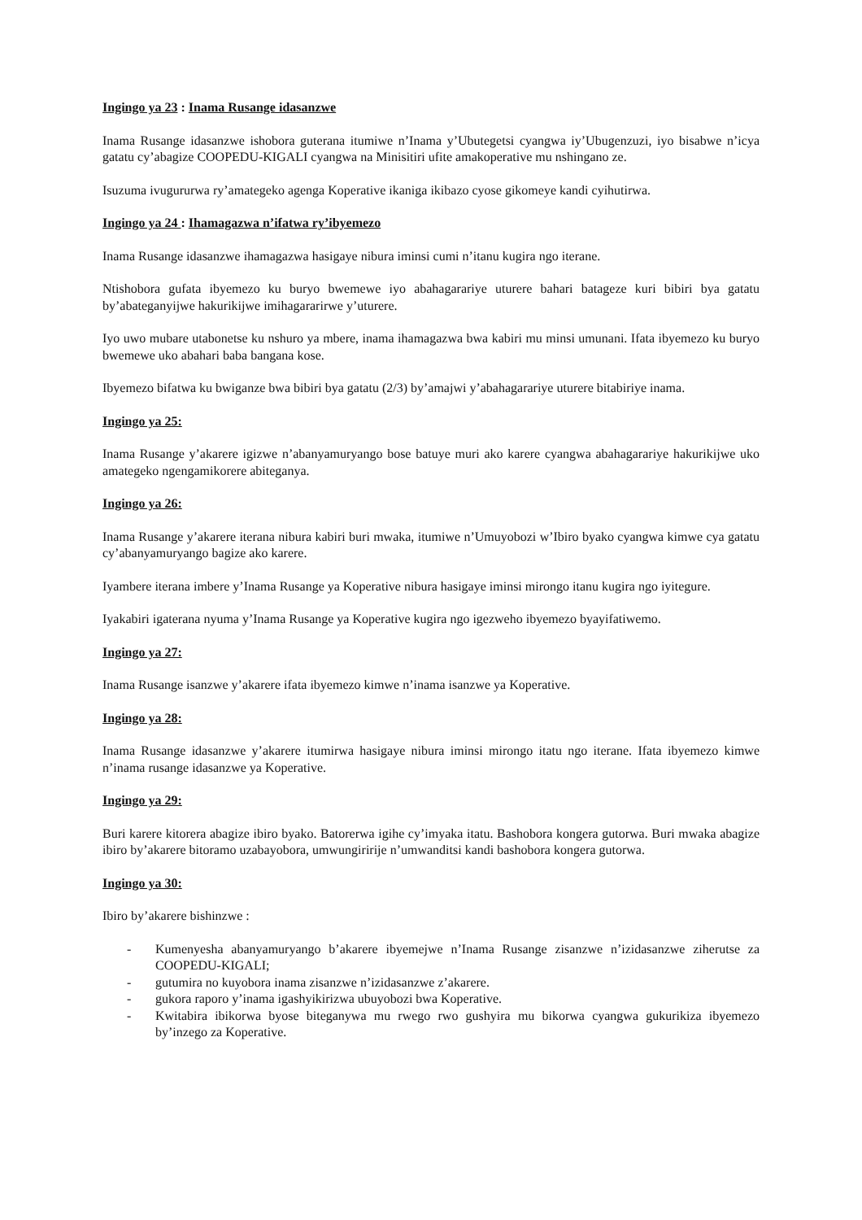Ingingo ya 23 : Inama Rusange idasanzwe
Inama Rusange idasanzwe ishobora guterana itumiwe n’Inama y’Ubutegetsi cyangwa iy’Ubugenzuzi, iyo bisabwe n’icya gatatu cy’abagize COOPEDU-KIGALI cyangwa na Minisitiri ufite amakoperative mu nshingano ze.
Isuzuma ivugururwa ry’amategeko agenga Koperative ikaniga ikibazo cyose gikomeye kandi cyihutirwa.
Ingingo ya 24 : Ihamagazwa n’ifatwa ry’ibyemezo
Inama Rusange idasanzwe ihamagazwa hasigaye nibura iminsi cumi n’itanu kugira ngo iterane.
Ntishobora gufata ibyemezo ku buryo bwemewe iyo abahagarariye uturere bahari batageze kuri bibiri bya gatatu by’abateganyijwe hakurikijwe imihagararirwe y’uturere.
Iyo uwo mubare utabonetse ku nshuro ya mbere, inama ihamagazwa bwa kabiri mu minsi umunani. Ifata ibyemezo ku buryo bwemewe uko abahari baba bangana kose.
Ibyemezo bifatwa ku bwiganze bwa bibiri bya gatatu (2/3) by’amajwi y’abahagarariye uturere bitabiriye inama.
Ingingo ya 25:
Inama Rusange y’akarere igizwe n’abanyamuryango bose batuye muri ako karere cyangwa abahagarariye hakurikijwe uko amategeko ngengamikorere abiteganya.
Ingingo ya 26:
Inama Rusange y’akarere iterana nibura kabiri buri mwaka, itumiwe n’Umuyobozi w’Ibiro byako cyangwa kimwe cya gatatu cy’abanyamuryango bagize ako karere.
Iyambere iterana imbere y’Inama Rusange ya Koperative nibura hasigaye iminsi mirongo itanu kugira ngo iyitegure.
Iyakabiri igaterana nyuma y’Inama Rusange ya Koperative kugira ngo igezweho ibyemezo byayifatiwemo.
Ingingo ya 27:
Inama Rusange isanzwe y’akarere ifata ibyemezo kimwe n’inama isanzwe ya Koperative.
Ingingo ya 28:
Inama Rusange idasanzwe y’akarere itumirwa hasigaye nibura iminsi mirongo itatu ngo iterane. Ifata ibyemezo kimwe n’inama rusange idasanzwe ya Koperative.
Ingingo ya 29:
Buri karere kitorera abagize ibiro byako. Batorerwa igihe cy’imyaka itatu. Bashobora kongera gutorwa. Buri mwaka abagize ibiro by’akarere bitoramo uzabayobora, umwungiririje n’umwanditsi kandi bashobora kongera gutorwa.
Ingingo ya 30:
Ibiro by’akarere bishinzwe :
- Kumenyesha abanyamuryango b’akarere ibyemejwe n’Inama Rusange zisanzwe n’izidasanzwe ziherutse za COOPEDU-KIGALI;
- gutumira no kuyobora inama zisanzwe n’izidasanzwe z’akarere.
- gukora raporo y’inama igashyikirizwa ubuyobozi bwa Koperative.
- Kwitabira ibikorwa byose biteganywa mu rwego rwo gushyira mu bikorwa cyangwa gukurikiza ibyemezo by’inzego za Koperative.